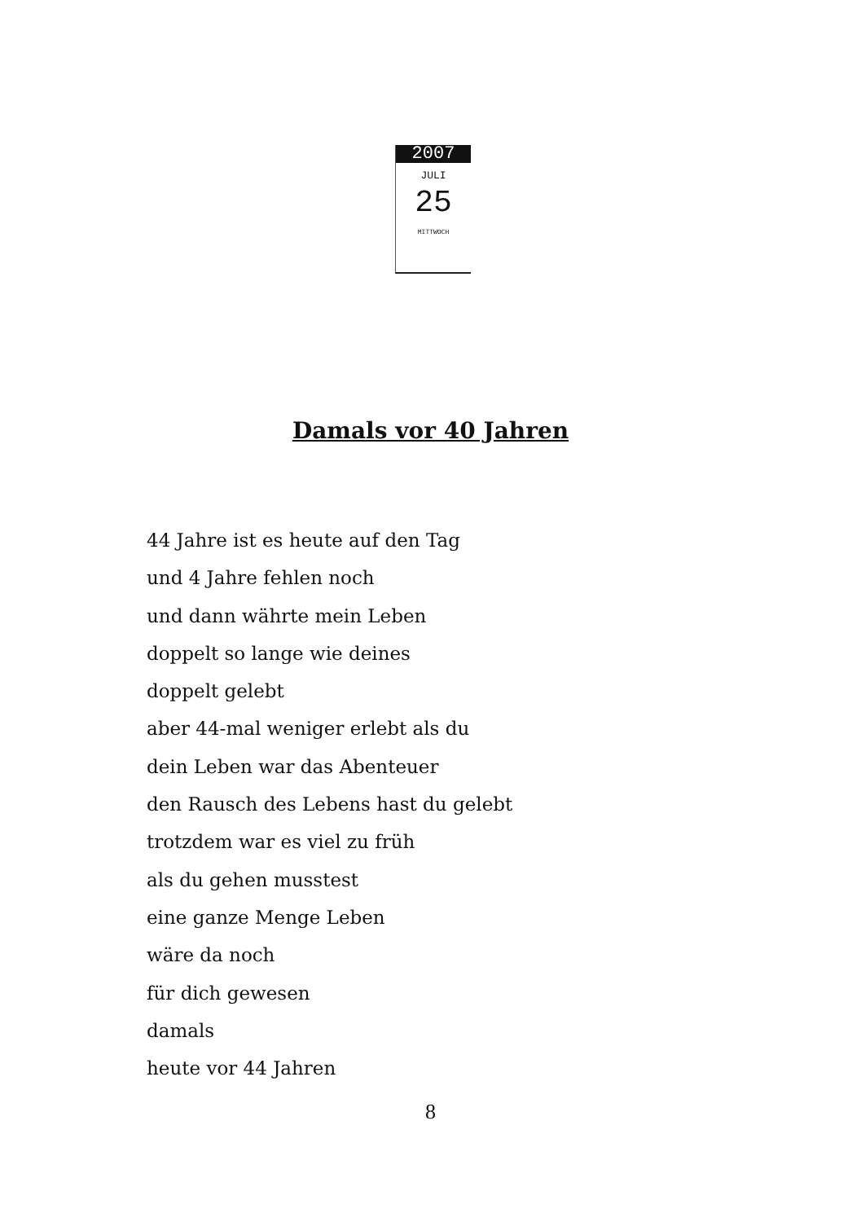2007
JULI
25
MITTWOCH
Damals vor 40 Jahren
44 Jahre ist es heute auf den Tag
und 4 Jahre fehlen noch
und dann währte mein Leben
doppelt so lange wie deines
doppelt gelebt
aber 44-mal weniger erlebt als du
dein Leben war das Abenteuer
den Rausch des Lebens hast du gelebt
trotzdem war es viel zu früh
als du gehen musstest
eine ganze Menge Leben
wäre da noch
für dich gewesen
damals
heute vor 44 Jahren
8